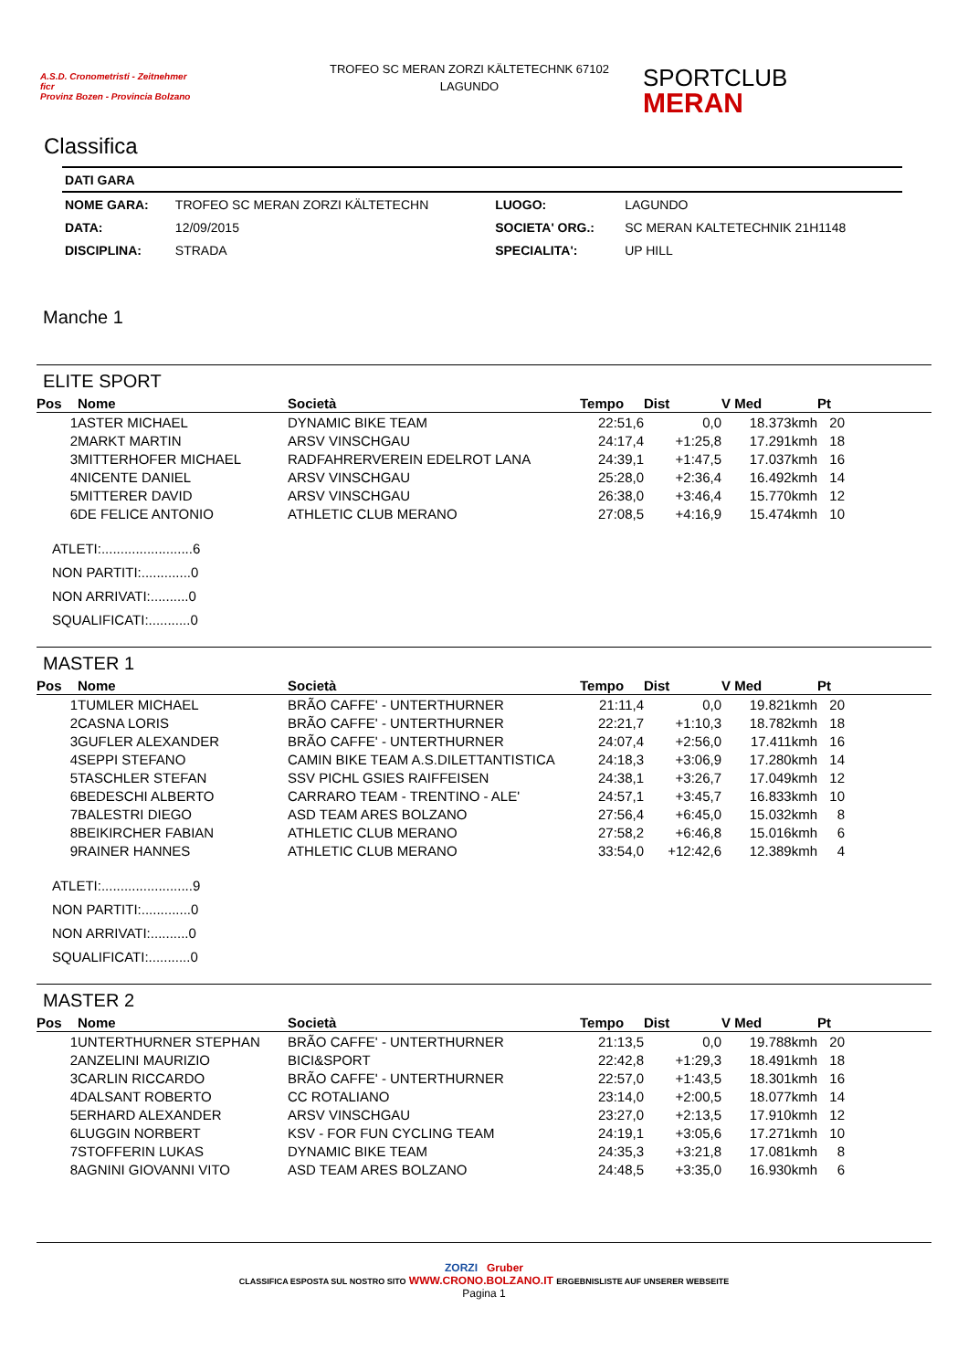A.S.D. Cronometristi - Zeitnehmer
ficr
Provinz Bozen - Provincia Bolzano
TROFEO SC MERAN ZORZI KÄLTETECHNK 67102
LAGUNDO
SPORTCLUB
MERAN
Classifica
| DATI GARA | | | |
| NOME GARA: | TROFEO SC MERAN ZORZI KÄLTETECHN | LUOGO: | LAGUNDO |
| DATA: | 12/09/2015 | SOCIETA' ORG.: | SC MERAN KALTETECHNIK 21H1148 |
| DISCIPLINA: | STRADA | SPECIALITA': | UP HILL |
Manche 1
ELITE SPORT
| Pos | Nome | Società | Tempo | Dist | V Med | Pt | |
| --- | --- | --- | --- | --- | --- | --- | --- |
| 1 | ASTER MICHAEL | DYNAMIC BIKE TEAM | 22:51,6 | 0,0 | 18.373kmh | 20 | |
| 2 | MARKT MARTIN | ARSV VINSCHGAU | 24:17,4 | +1:25,8 | 17.291kmh | 18 | |
| 3 | MITTERHOFER MICHAEL | RADFAHRERVEREIN EDELROT LANA | 24:39,1 | +1:47,5 | 17.037kmh | 16 | |
| 4 | NICENTE DANIEL | ARSV VINSCHGAU | 25:28,0 | +2:36,4 | 16.492kmh | 14 | |
| 5 | MITTERER DAVID | ARSV VINSCHGAU | 26:38,0 | +3:46,4 | 15.770kmh | 12 | |
| 6 | DE FELICE ANTONIO | ATHLETIC CLUB MERANO | 27:08,5 | +4:16,9 | 15.474kmh | 10 | |
ATLETI:........................6
NON PARTITI:.............0
NON ARRIVATI:..........0
SQUALIFICATI:...........0
MASTER 1
| Pos | Nome | Società | Tempo | Dist | V Med | Pt | |
| --- | --- | --- | --- | --- | --- | --- | --- |
| 1 | TUMLER MICHAEL | BRÃO CAFFE' - UNTERTHURNER | 21:11,4 | 0,0 | 19.821kmh | 20 | |
| 2 | CASNA LORIS | BRÃO CAFFE' - UNTERTHURNER | 22:21,7 | +1:10,3 | 18.782kmh | 18 | |
| 3 | GUFLER ALEXANDER | BRÃO CAFFE' - UNTERTHURNER | 24:07,4 | +2:56,0 | 17.411kmh | 16 | |
| 4 | SEPPI STEFANO | CAMIN BIKE TEAM A.S.DILETTANTISTICA | 24:18,3 | +3:06,9 | 17.280kmh | 14 | |
| 5 | TASCHLER STEFAN | SSV PICHL GSIES RAIFFEISEN | 24:38,1 | +3:26,7 | 17.049kmh | 12 | |
| 6 | BEDESCHI ALBERTO | CARRARO TEAM - TRENTINO - ALE' | 24:57,1 | +3:45,7 | 16.833kmh | 10 | |
| 7 | BALESTRI DIEGO | ASD TEAM ARES BOLZANO | 27:56,4 | +6:45,0 | 15.032kmh | 8 | |
| 8 | BEIKIRCHER FABIAN | ATHLETIC CLUB MERANO | 27:58,2 | +6:46,8 | 15.016kmh | 6 | |
| 9 | RAINER HANNES | ATHLETIC CLUB MERANO | 33:54,0 | +12:42,6 | 12.389kmh | 4 | |
ATLETI:........................9
NON PARTITI:.............0
NON ARRIVATI:..........0
SQUALIFICATI:...........0
MASTER 2
| Pos | Nome | Società | Tempo | Dist | V Med | Pt | |
| --- | --- | --- | --- | --- | --- | --- | --- |
| 1 | UNTERTHURNER STEPHAN | BRÃO CAFFE' - UNTERTHURNER | 21:13,5 | 0,0 | 19.788kmh | 20 | |
| 2 | ANZELINI MAURIZIO | BICI&SPORT | 22:42,8 | +1:29,3 | 18.491kmh | 18 | |
| 3 | CARLIN RICCARDO | BRÃO CAFFE' - UNTERTHURNER | 22:57,0 | +1:43,5 | 18.301kmh | 16 | |
| 4 | DALSANT ROBERTO | CC ROTALIANO | 23:14,0 | +2:00,5 | 18.077kmh | 14 | |
| 5 | ERHARD ALEXANDER | ARSV VINSCHGAU | 23:27,0 | +2:13,5 | 17.910kmh | 12 | |
| 6 | LUGGIN NORBERT | KSV - FOR FUN CYCLING TEAM | 24:19,1 | +3:05,6 | 17.271kmh | 10 | |
| 7 | STOFFERIN LUKAS | DYNAMIC BIKE TEAM | 24:35,3 | +3:21,8 | 17.081kmh | 8 | |
| 8 | AGNINI GIOVANNI VITO | ASD TEAM ARES BOLZANO | 24:48,5 | +3:35,0 | 16.930kmh | 6 | |
ZORZI Gruber
CLASSIFICA ESPOSTA SUL NOSTRO SITO WWW.CRONO.BOLZANO.IT ERGEBNISLISTE AUF UNSERER WEBSEITE
Pagina 1